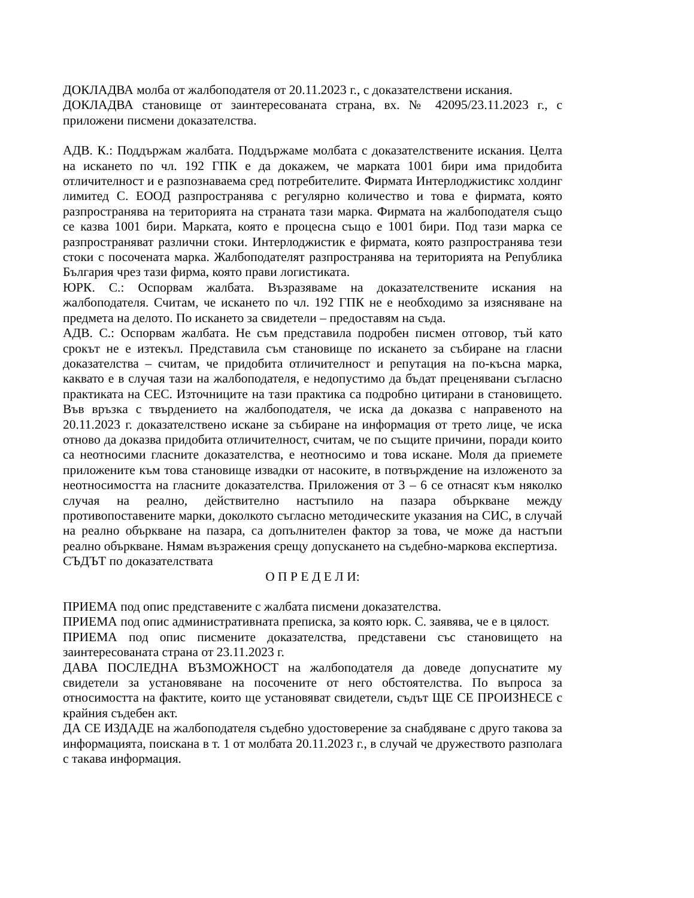ДОКЛАДВА молба от жалбоподателя от 20.11.2023 г., с доказателствени искания.
ДОКЛАДВА становище от заинтересованата страна, вх. № 42095/23.11.2023 г., с приложени писмени доказателства.
АДВ. К.: Поддържам жалбата. Поддържаме молбата с доказателствените искания. Целта на искането по чл. 192 ГПК е да докажем, че марката 1001 бири има придобита отличителност и е разпознаваема сред потребителите. Фирмата Интерлоджистикс холдинг лимитед С. ЕООД разпространява с регулярно количество и това е фирмата, която разпространява на територията на страната тази марка. Фирмата на жалбоподателя също се казва 1001 бири. Марката, която е процесна също е 1001 бири. Под тази марка се разпространяват различни стоки. Интерлоджистик е фирмата, която разпространява тези стоки с посочената марка. Жалбоподателят разпространява на територията на Република България чрез тази фирма, която прави логистиката.
ЮРК. С.: Оспорвам жалбата. Възразяваме на доказателствените искания на жалбоподателя. Считам, че искането по чл. 192 ГПК не е необходимо за изясняване на предмета на делото. По искането за свидетели – предоставям на съда.
АДВ. С.: Оспорвам жалбата. Не съм представила подробен писмен отговор, тъй като срокът не е изтекъл. Представила съм становище по искането за събиране на гласни доказателства – считам, че придобита отличителност и репутация на по-късна марка, каквато е в случая тази на жалбоподателя, е недопустимо да бъдат преценявани съгласно практиката на СЕС. Източниците на тази практика са подробно цитирани в становището. Във връзка с твърдението на жалбоподателя, че иска да доказва с направеното на 20.11.2023 г. доказателствено искане за събиране на информация от трето лице, че иска отново да доказва придобита отличителност, считам, че по същите причини, поради които са неотносими гласните доказателства, е неотносимо и това искане. Моля да приемете приложените към това становище извадки от насоките, в потвърждение на изложеното за неотносимостта на гласните доказателства. Приложения от 3 – 6 се отнасят към няколко случая на реално, действително настъпило на пазара объркване между противопоставените марки, доколкото съгласно методическите указания на СИС, в случай на реално объркване на пазара, са допълнителен фактор за това, че може да настъпи реално объркване. Нямам възражения срещу допускането на съдебно-маркова експертиза.
СЪДЪТ по доказателствата
О П Р Е Д Е Л И:
ПРИЕМА под опис представените с жалбата писмени доказателства.
ПРИЕМА под опис административната преписка, за която юрк. С. заявява, че е в цялост.
ПРИЕМА под опис писмените доказателства, представени със становището на заинтересованата страна от 23.11.2023 г.
ДАВА ПОСЛЕДНА ВЪЗМОЖНОСТ на жалбоподателя да доведе допуснатите му свидетели за установяване на посочените от него обстоятелства. По въпроса за относимостта на фактите, които ще установяват свидетели, съдът ЩЕ СЕ ПРОИЗНЕСЕ с крайния съдебен акт.
ДА СЕ ИЗДАДЕ на жалбоподателя съдебно удостоверение за снабдяване с друго такова за информацията, поискана в т. 1 от молбата 20.11.2023 г., в случай че дружеството разполага с такава информация.